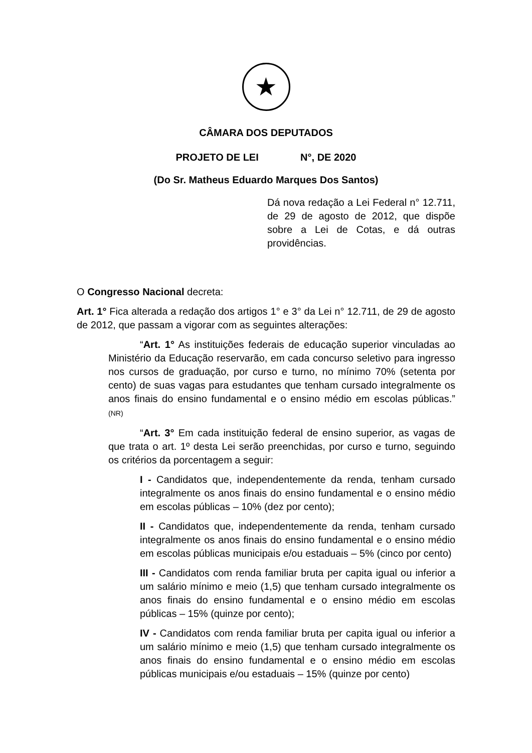★
CÂMARA DOS DEPUTADOS
PROJETO DE LEI N°, DE 2020
(Do Sr. Matheus Eduardo Marques Dos Santos)
Dá nova redação a Lei Federal n° 12.711, de 29 de agosto de 2012, que dispõe sobre a Lei de Cotas, e dá outras providências.
O Congresso Nacional decreta:
Art. 1° Fica alterada a redação dos artigos 1° e 3° da Lei n° 12.711, de 29 de agosto de 2012, que passam a vigorar com as seguintes alterações:
“Art. 1° As instituições federais de educação superior vinculadas ao Ministério da Educação reservarão, em cada concurso seletivo para ingresso nos cursos de graduação, por curso e turno, no mínimo 70% (setenta por cento) de suas vagas para estudantes que tenham cursado integralmente os anos finais do ensino fundamental e o ensino médio em escolas públicas.” (NR)
“Art. 3° Em cada instituição federal de ensino superior, as vagas de que trata o art. 1º desta Lei serão preenchidas, por curso e turno, seguindo os critérios da porcentagem a seguir:
I - Candidatos que, independentemente da renda, tenham cursado integralmente os anos finais do ensino fundamental e o ensino médio em escolas públicas – 10% (dez por cento);
II - Candidatos que, independentemente da renda, tenham cursado integralmente os anos finais do ensino fundamental e o ensino médio em escolas públicas municipais e/ou estaduais – 5% (cinco por cento)
III - Candidatos com renda familiar bruta per capita igual ou inferior a um salário mínimo e meio (1,5) que tenham cursado integralmente os anos finais do ensino fundamental e o ensino médio em escolas públicas – 15% (quinze por cento);
IV - Candidatos com renda familiar bruta per capita igual ou inferior a um salário mínimo e meio (1,5) que tenham cursado integralmente os anos finais do ensino fundamental e o ensino médio em escolas públicas municipais e/ou estaduais – 15% (quinze por cento)